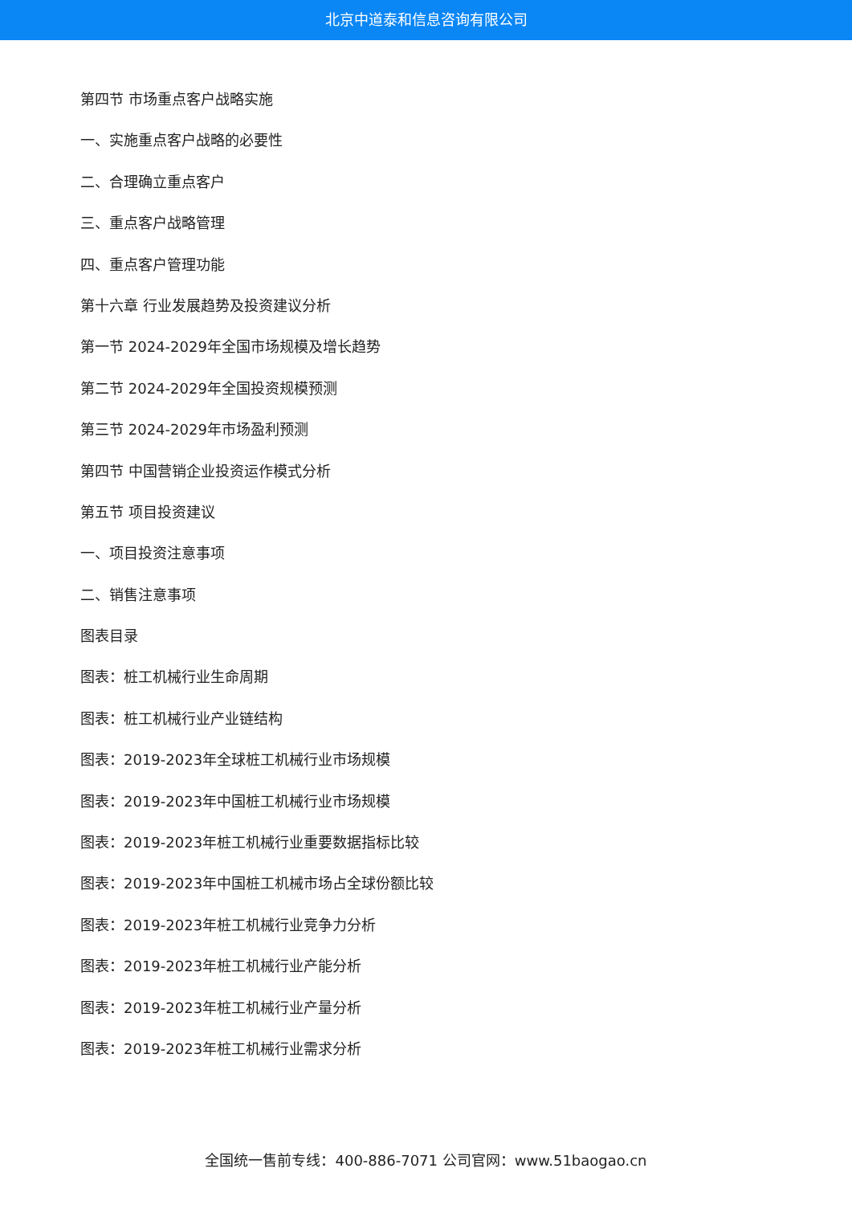北京中道泰和信息咨询有限公司
第四节 市场重点客户战略实施
一、实施重点客户战略的必要性
二、合理确立重点客户
三、重点客户战略管理
四、重点客户管理功能
第十六章 行业发展趋势及投资建议分析
第一节 2024-2029年全国市场规模及增长趋势
第二节 2024-2029年全国投资规模预测
第三节 2024-2029年市场盈利预测
第四节 中国营销企业投资运作模式分析
第五节 项目投资建议
一、项目投资注意事项
二、销售注意事项
图表目录
图表：桩工机械行业生命周期
图表：桩工机械行业产业链结构
图表：2019-2023年全球桩工机械行业市场规模
图表：2019-2023年中国桩工机械行业市场规模
图表：2019-2023年桩工机械行业重要数据指标比较
图表：2019-2023年中国桩工机械市场占全球份额比较
图表：2019-2023年桩工机械行业竞争力分析
图表：2019-2023年桩工机械行业产能分析
图表：2019-2023年桩工机械行业产量分析
图表：2019-2023年桩工机械行业需求分析
全国统一售前专线：400-886-7071 公司官网：www.51baogao.cn